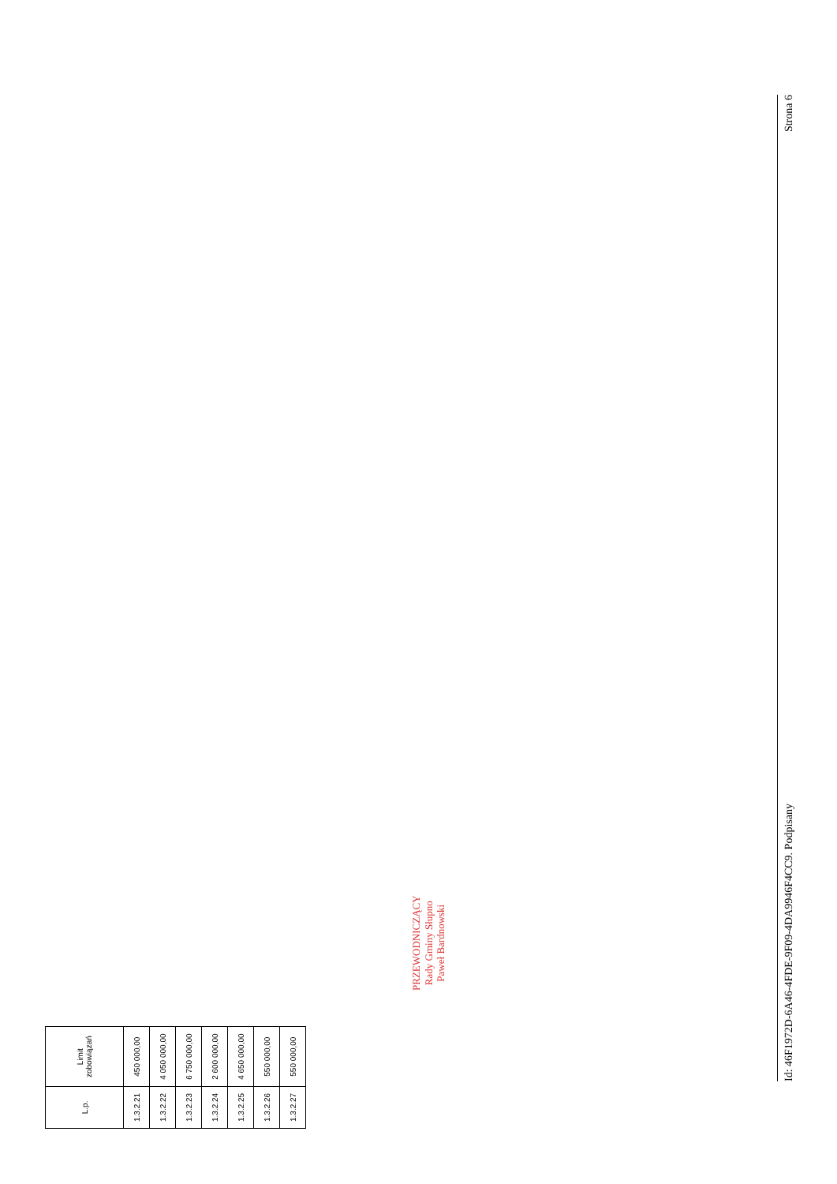| L.p. | Limit zobowiązań |
| --- | --- |
| 1.3.2.21 | 450 000,00 |
| 1.3.2.22 | 4 050 000,00 |
| 1.3.2.23 | 6 750 000,00 |
| 1.3.2.24 | 2 600 000,00 |
| 1.3.2.25 | 4 650 000,00 |
| 1.3.2.26 | 550 000,00 |
| 1.3.2.27 | 550 000,00 |
PRZEWODNICZĄCY
Rady Gminy Słupno
Paweł Bardnowski
Id: 46F1972D-6A46-4FDE-9F09-4DA9946F4CC9. Podpisany Strona 6